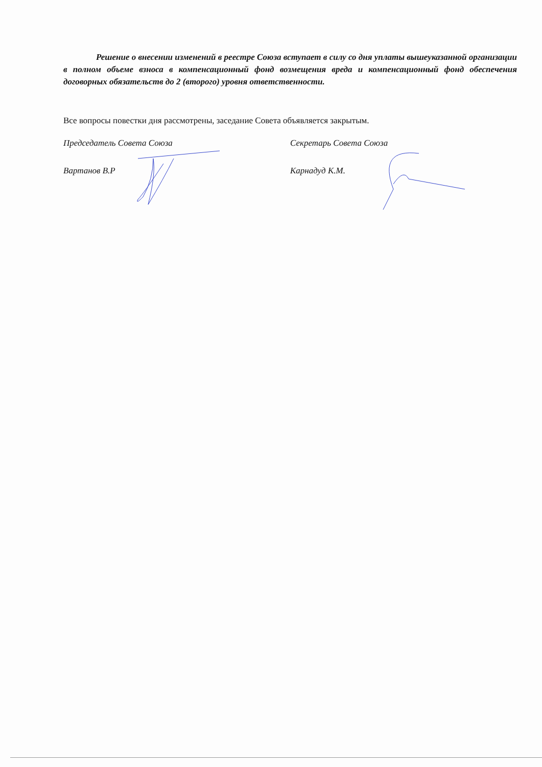Решение о внесении изменений в реестре Союза вступает в силу со дня уплаты вышеуказанной организации в полном объеме взноса в компенсационный фонд возмещения вреда и компенсационный фонд обеспечения договорных обязательств до 2 (второго) уровня ответственности.
Все вопросы повестки дня рассмотрены, заседание Совета объявляется закрытым.
Председатель Совета Союза
Вартанов В.Р
Секретарь Совета Союза
Карнадуд К.М.